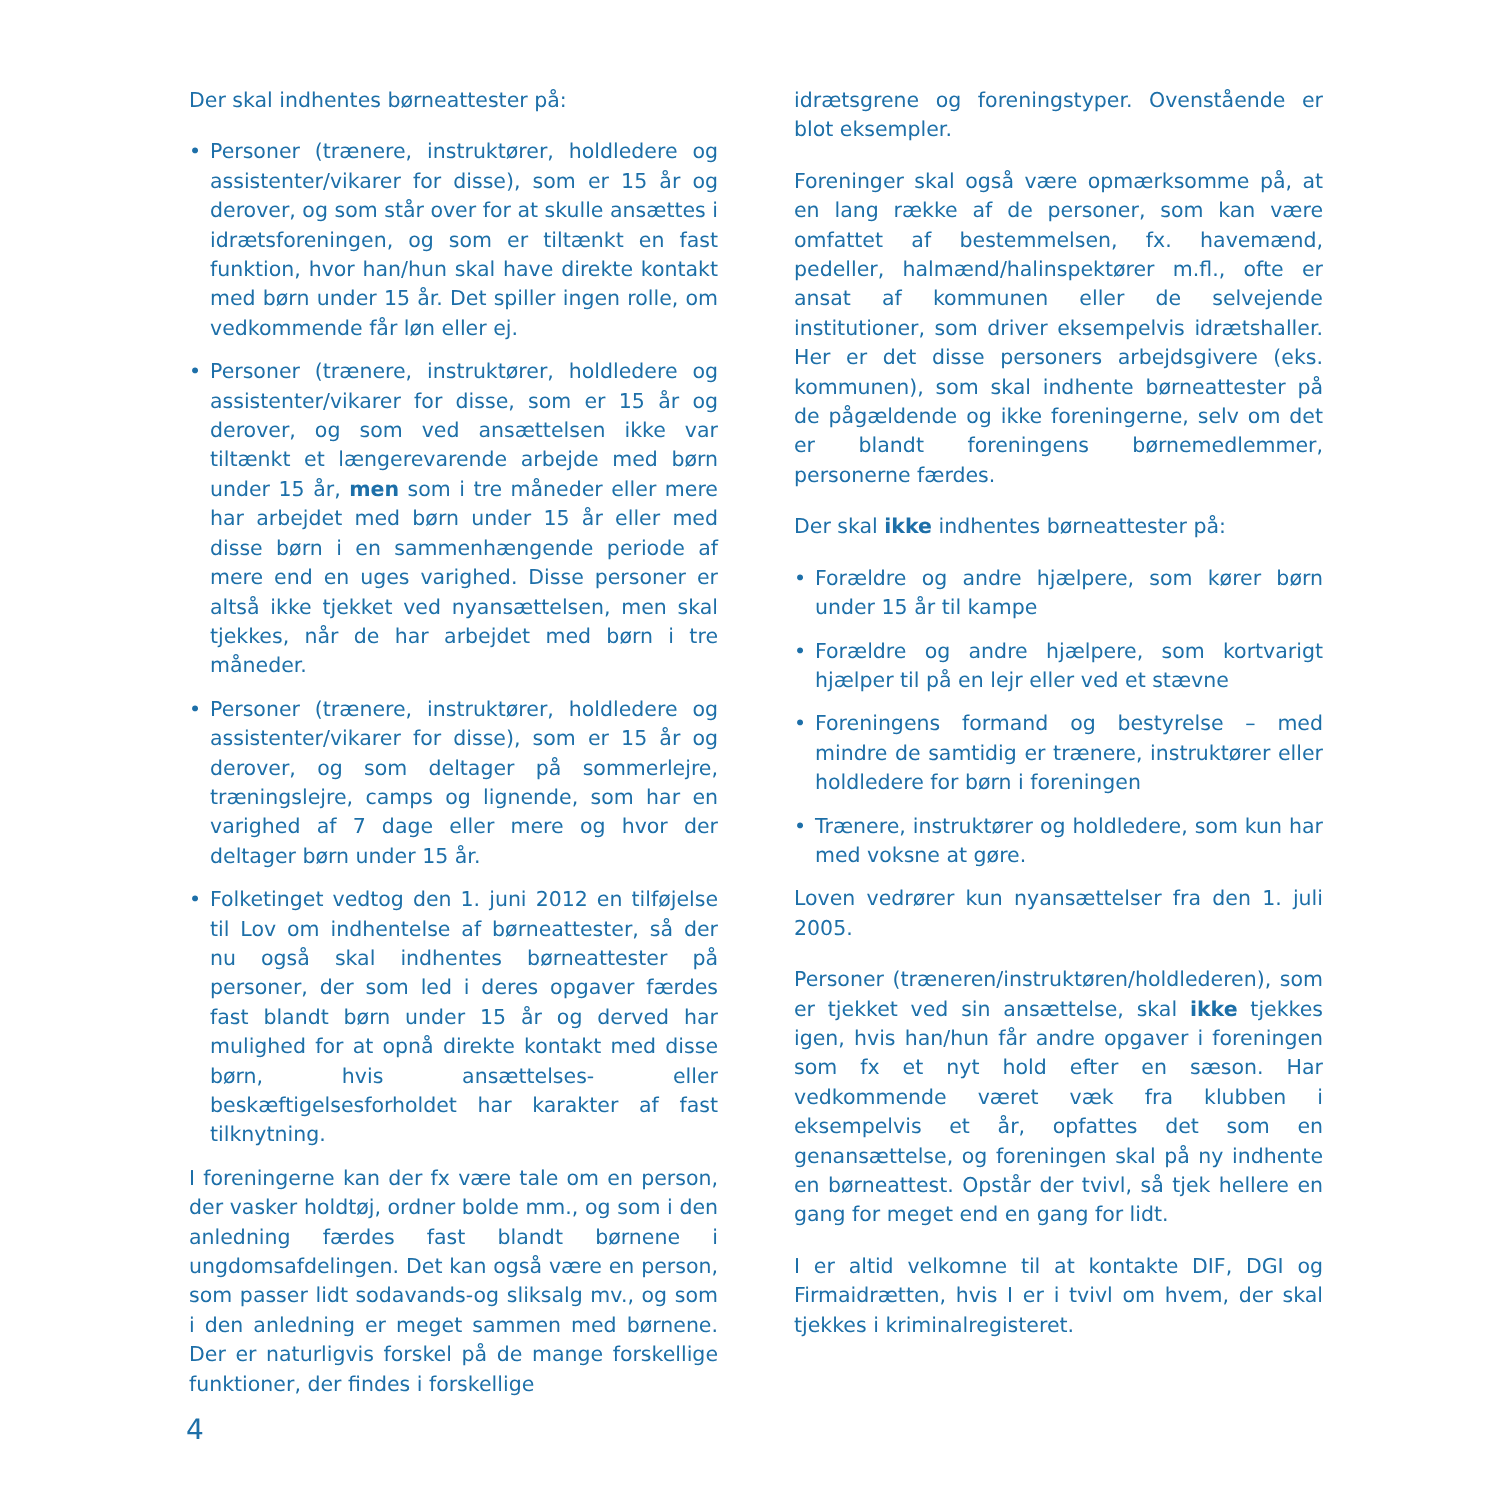Der skal indhentes børneattester på:
• Personer (trænere, instruktører, holdledere og assistenter/vikarer for disse), som er 15 år og derover, og som står over for at skulle ansættes i idrætsforeningen, og som er tiltænkt en fast funktion, hvor han/hun skal have direkte kontakt med børn under 15 år. Det spiller ingen rolle, om vedkommende får løn eller ej.
• Personer (trænere, instruktører, holdledere og assistenter/vikarer for disse, som er 15 år og derover, og som ved ansættelsen ikke var tiltænkt et længerevarende arbejde med børn under 15 år, men som i tre måneder eller mere har arbejdet med børn under 15 år eller med disse børn i en sammenhængende periode af mere end en uges varighed. Disse personer er altså ikke tjekket ved nyansættelsen, men skal tjekkes, når de har arbejdet med børn i tre måneder.
• Personer (trænere, instruktører, holdledere og assistenter/vikarer for disse), som er 15 år og derover, og som deltager på sommerlejre, træningslejre, camps og lignende, som har en varighed af 7 dage eller mere og hvor der deltager børn under 15 år.
• Folketinget vedtog den 1. juni 2012 en tilføjelse til Lov om indhentelse af børneattester, så der nu også skal indhentes børneattester på personer, der som led i deres opgaver færdes fast blandt børn under 15 år og derved har mulighed for at opnå direkte kontakt med disse børn, hvis ansættelses- eller beskæftigelsesforholdet har karakter af fast tilknytning.
I foreningerne kan der fx være tale om en person, der vasker holdtøj, ordner bolde mm., og som i den anledning færdes fast blandt børnene i ungdomsafdelingen. Det kan også være en person, som passer lidt sodavands-og sliksalg mv., og som i den anledning er meget sammen med børnene. Der er naturligvis forskel på de mange forskellige funktioner, der findes i forskellige
idrætsgrene og foreningstyper. Ovenstående er blot eksempler.
Foreninger skal også være opmærksomme på, at en lang række af de personer, som kan være omfattet af bestemmelsen, fx. havemænd, pedeller, halmænd/halinspektører m.fl., ofte er ansat af kommunen eller de selvejende institutioner, som driver eksempelvis idrætshaller. Her er det disse personers arbejdsgivere (eks. kommunen), som skal indhente børneattester på de pågældende og ikke foreningerne, selv om det er blandt foreningens børnemedlemmer, personerne færdes.
Der skal ikke indhentes børneattester på:
• Forældre og andre hjælpere, som kører børn under 15 år til kampe
• Forældre og andre hjælpere, som kortvarigt hjælper til på en lejr eller ved et stævne
• Foreningens formand og bestyrelse – med mindre de samtidig er trænere, instruktører eller holdledere for børn i foreningen
• Trænere, instruktører og holdledere, som kun har med voksne at gøre.
Loven vedrører kun nyansættelser fra den 1. juli 2005.
Personer (træneren/instruktøren/holdlederen), som er tjekket ved sin ansættelse, skal ikke tjekkes igen, hvis han/hun får andre opgaver i foreningen som fx et nyt hold efter en sæson. Har vedkommende været væk fra klubben i eksempelvis et år, opfattes det som en genansættelse, og foreningen skal på ny indhente en børneattest. Opstår der tvivl, så tjek hellere en gang for meget end en gang for lidt.
I er altid velkomne til at kontakte DIF, DGI og Firmaidrætten, hvis I er i tvivl om hvem, der skal tjekkes i kriminalregisteret.
4